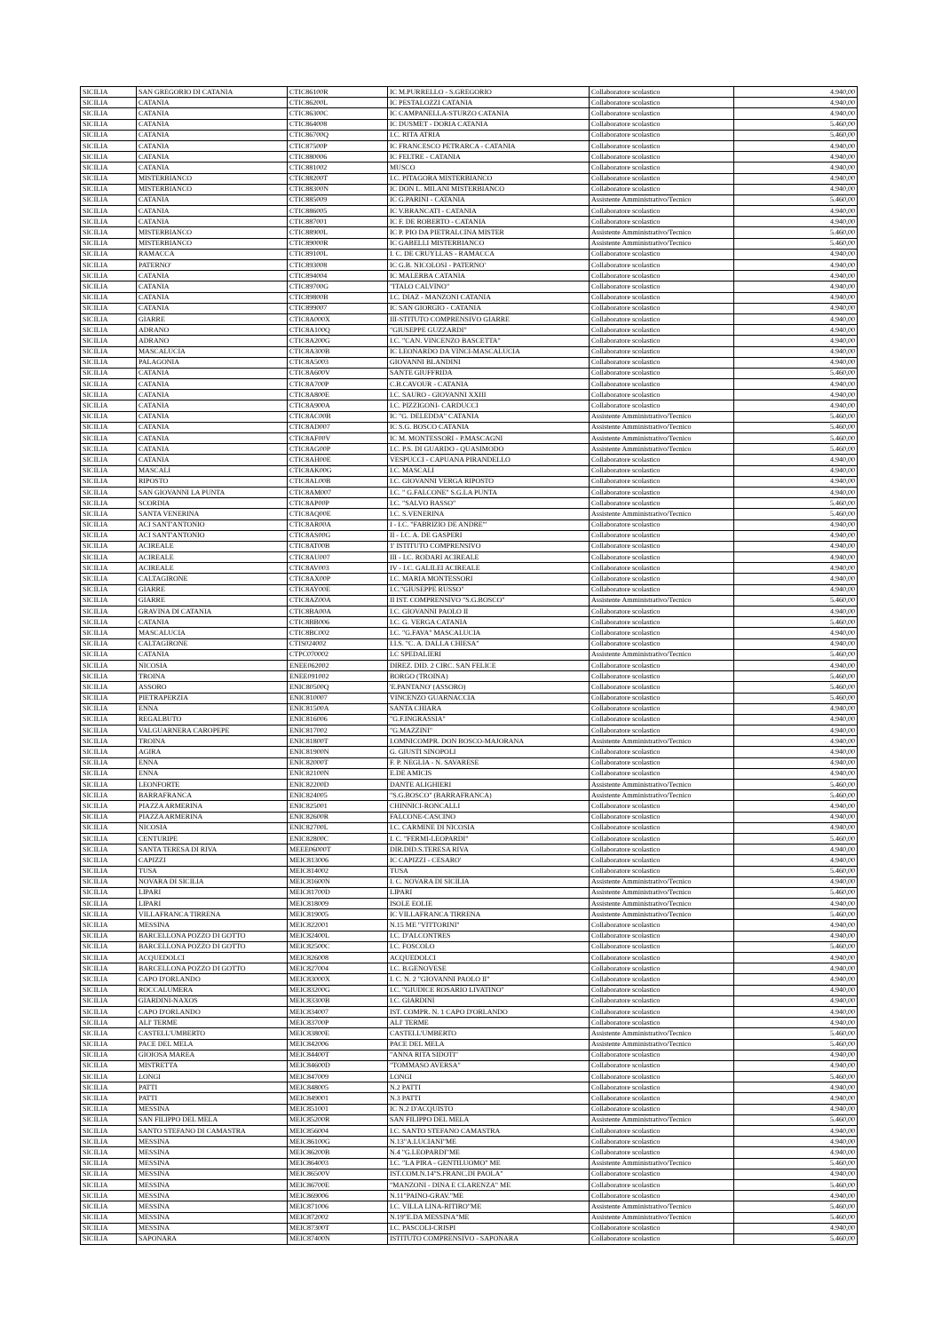| SICILIA | SAN GREGORIO DI CATANIA | CTIC86100R | IC M.PURRELLO - S.GREGORIO | Collaboratore scolastico | 4.940,00 |
| SICILIA | CATANIA | CTIC86200L | IC PESTALOZZI CATANIA | Collaboratore scolastico | 4.940,00 |
| SICILIA | CATANIA | CTIC86300C | IC CAMPANELLA-STURZO CATANIA | Collaboratore scolastico | 4.940,00 |
| SICILIA | CATANIA | CTIC864008 | IC DUSMET - DORIA CATANIA | Collaboratore scolastico | 5.460,00 |
| SICILIA | CATANIA | CTIC86700Q | I.C. RITA ATRIA | Collaboratore scolastico | 5.460,00 |
| SICILIA | CATANIA | CTIC87500P | IC FRANCESCO PETRARCA - CATANIA | Collaboratore scolastico | 4.940,00 |
| SICILIA | CATANIA | CTIC880006 | IC FELTRE - CATANIA | Collaboratore scolastico | 4.940,00 |
| SICILIA | CATANIA | CTIC881002 | MUSCO | Collaboratore scolastico | 4.940,00 |
| SICILIA | MISTERBIANCO | CTIC88200T | I.C. PITAGORA MISTERBIANCO | Collaboratore scolastico | 4.940,00 |
| SICILIA | MISTERBIANCO | CTIC88300N | IC DON L. MILANI MISTERBIANCO | Collaboratore scolastico | 4.940,00 |
| SICILIA | CATANIA | CTIC885009 | IC G.PARINI - CATANIA | Assistente Amministrativo/Tecnico | 5.460,00 |
| SICILIA | CATANIA | CTIC886005 | IC V.BRANCATI - CATANIA | Collaboratore scolastico | 4.940,00 |
| SICILIA | CATANIA | CTIC887001 | IC F. DE ROBERTO - CATANIA | Collaboratore scolastico | 4.940,00 |
| SICILIA | MISTERBIANCO | CTIC88900L | IC P. PIO DA PIETRALCINA MISTER | Assistente Amministrativo/Tecnico | 5.460,00 |
| SICILIA | MISTERBIANCO | CTIC89000R | IC GABELLI MISTERBIANCO | Assistente Amministrativo/Tecnico | 5.460,00 |
| SICILIA | RAMACCA | CTIC89100L | I. C. DE CRUYLLAS - RAMACCA | Collaboratore scolastico | 4.940,00 |
| SICILIA | PATERNO' | CTIC893008 | IC G.B. NICOLOSI - PATERNO' | Collaboratore scolastico | 4.940,00 |
| SICILIA | CATANIA | CTIC894004 | IC MALERBA CATANIA | Collaboratore scolastico | 4.940,00 |
| SICILIA | CATANIA | CTIC89700G | "ITALO CALVINO" | Collaboratore scolastico | 4.940,00 |
| SICILIA | CATANIA | CTIC89800B | I.C. DIAZ - MANZONI CATANIA | Collaboratore scolastico | 4.940,00 |
| SICILIA | CATANIA | CTIC899007 | IC SAN GIORGIO - CATANIA | Collaboratore scolastico | 4.940,00 |
| SICILIA | GIARRE | CTIC8A000X | III-STITUTO COMPRENSIVO GIARRE | Collaboratore scolastico | 4.940,00 |
| SICILIA | ADRANO | CTIC8A100Q | "GIUSEPPE GUZZARDI" | Collaboratore scolastico | 4.940,00 |
| SICILIA | ADRANO | CTIC8A200G | I.C. "CAN. VINCENZO BASCETTA" | Collaboratore scolastico | 4.940,00 |
| SICILIA | MASCALUCIA | CTIC8A300B | IC LEONARDO DA VINCI-MASCALUCIA | Collaboratore scolastico | 4.940,00 |
| SICILIA | PALAGONIA | CTIC8A5003 | GIOVANNI BLANDINI | Collaboratore scolastico | 4.940,00 |
| SICILIA | CATANIA | CTIC8A600V | SANTE GIUFFRIDA | Collaboratore scolastico | 5.460,00 |
| SICILIA | CATANIA | CTIC8A700P | C.B.CAVOUR - CATANIA | Collaboratore scolastico | 4.940,00 |
| SICILIA | CATANIA | CTIC8A800E | I.C. SAURO - GIOVANNI XXIII | Collaboratore scolastico | 4.940,00 |
| SICILIA | CATANIA | CTIC8A900A | I.C. PIZZIGONI- CARDUCCI | Collaboratore scolastico | 4.940,00 |
| SICILIA | CATANIA | CTIC8AC00B | IC "G. DELEDDA" CATANIA | Assistente Amministrativo/Tecnico | 5.460,00 |
| SICILIA | CATANIA | CTIC8AD007 | IC S.G. BOSCO CATANIA | Assistente Amministrativo/Tecnico | 5.460,00 |
| SICILIA | CATANIA | CTIC8AF00V | IC M. MONTESSORI - P.MASCAGNI | Assistente Amministrativo/Tecnico | 5.460,00 |
| SICILIA | CATANIA | CTIC8AG00P | I.C. P.S. DI GUARDO - QUASIMODO | Assistente Amministrativo/Tecnico | 5.460,00 |
| SICILIA | CATANIA | CTIC8AH00E | VESPUCCI - CAPUANA PIRANDELLO | Collaboratore scolastico | 4.940,00 |
| SICILIA | MASCALI | CTIC8AK00G | I.C. MASCALI | Collaboratore scolastico | 4.940,00 |
| SICILIA | RIPOSTO | CTIC8AL00B | I.C. GIOVANNI VERGA RIPOSTO | Collaboratore scolastico | 4.940,00 |
| SICILIA | SAN GIOVANNI LA PUNTA | CTIC8AM007 | I.C. " G.FALCONE" S.G.LA PUNTA | Collaboratore scolastico | 4.940,00 |
| SICILIA | SCORDIA | CTIC8AP00P | I.C. "SALVO BASSO" | Collaboratore scolastico | 5.460,00 |
| SICILIA | SANTA VENERINA | CTIC8AQ00E | I.C. S.VENERINA | Assistente Amministrativo/Tecnico | 5.460,00 |
| SICILIA | ACI SANT'ANTONIO | CTIC8AR00A | I - I.C. "FABRIZIO DE ANDRE'" | Collaboratore scolastico | 4.940,00 |
| SICILIA | ACI SANT'ANTONIO | CTIC8AS00G | II - I.C. A. DE GASPERI | Collaboratore scolastico | 4.940,00 |
| SICILIA | ACIREALE | CTIC8AT00B | 1' ISTITUTO COMPRENSIVO | Collaboratore scolastico | 4.940,00 |
| SICILIA | ACIREALE | CTIC8AU007 | III - I.C. RODARI ACIREALE | Collaboratore scolastico | 4.940,00 |
| SICILIA | ACIREALE | CTIC8AV003 | IV - I.C. GALILEI ACIREALE | Collaboratore scolastico | 4.940,00 |
| SICILIA | CALTAGIRONE | CTIC8AX00P | I.C. MARIA MONTESSORI | Collaboratore scolastico | 4.940,00 |
| SICILIA | GIARRE | CTIC8AY00E | I.C."GIUSEPPE RUSSO" | Collaboratore scolastico | 4.940,00 |
| SICILIA | GIARRE | CTIC8AZ00A | II IST. COMPRENSIVO "S.G.BOSCO" | Assistente Amministrativo/Tecnico | 5.460,00 |
| SICILIA | GRAVINA DI CATANIA | CTIC8BA00A | I.C. GIOVANNI PAOLO II | Collaboratore scolastico | 4.940,00 |
| SICILIA | CATANIA | CTIC8BB006 | I.C. G. VERGA CATANIA | Collaboratore scolastico | 5.460,00 |
| SICILIA | MASCALUCIA | CTIC8BC002 | I.C. "G.FAVA" MASCALUCIA | Collaboratore scolastico | 4.940,00 |
| SICILIA | CALTAGIRONE | CTIS024002 | I.I.S. "C. A. DALLA CHIESA" | Collaboratore scolastico | 4.940,00 |
| SICILIA | CATANIA | CTPC070002 | LC SPEDALIERI | Assistente Amministrativo/Tecnico | 5.460,00 |
| SICILIA | NICOSIA | ENEE062002 | DIREZ. DID. 2 CIRC. SAN FELICE | Collaboratore scolastico | 4.940,00 |
| SICILIA | TROINA | ENEE091002 | BORGO (TROINA) | Collaboratore scolastico | 5.460,00 |
| SICILIA | ASSORO | ENIC80500Q | 'E.PANTANO' (ASSORO) | Collaboratore scolastico | 5.460,00 |
| SICILIA | PIETRAPERZIA | ENIC810007 | VINCENZO GUARNACCIA | Collaboratore scolastico | 5.460,00 |
| SICILIA | ENNA | ENIC81500A | SANTA CHIARA | Collaboratore scolastico | 4.940,00 |
| SICILIA | REGALBUTO | ENIC816006 | "G.F.INGRASSIA" | Collaboratore scolastico | 4.940,00 |
| SICILIA | VALGUARNERA CAROPEPE | ENIC817002 | "G.MAZZINI" | Collaboratore scolastico | 4.940,00 |
| SICILIA | TROINA | ENIC81800T | I.OMNICOMPR. DON BOSCO-MAJORANA | Assistente Amministrativo/Tecnico | 4.940,00 |
| SICILIA | AGIRA | ENIC81900N | G. GIUSTI SINOPOLI | Collaboratore scolastico | 4.940,00 |
| SICILIA | ENNA | ENIC82000T | F. P. NEGLIA - N. SAVARESE | Collaboratore scolastico | 4.940,00 |
| SICILIA | ENNA | ENIC82100N | E.DE AMICIS | Collaboratore scolastico | 4.940,00 |
| SICILIA | LEONFORTE | ENIC82200D | DANTE ALIGHIERI | Assistente Amministrativo/Tecnico | 5.460,00 |
| SICILIA | BARRAFRANCA | ENIC824005 | "S.G.BOSCO" (BARRAFRANCA) | Assistente Amministrativo/Tecnico | 5.460,00 |
| SICILIA | PIAZZA ARMERINA | ENIC825001 | CHINNICI-RONCALLI | Collaboratore scolastico | 4.940,00 |
| SICILIA | PIAZZA ARMERINA | ENIC82600R | FALCONE-CASCINO | Collaboratore scolastico | 4.940,00 |
| SICILIA | NICOSIA | ENIC82700L | I.C. CARMINE DI NICOSIA | Collaboratore scolastico | 4.940,00 |
| SICILIA | CENTURIPE | ENIC82800C | I. C. "FERMI-LEOPARDI" | Collaboratore scolastico | 5.460,00 |
| SICILIA | SANTA TERESA DI RIVA | MEEE06000T | DIR.DID.S.TERESA RIVA | Collaboratore scolastico | 4.940,00 |
| SICILIA | CAPIZZI | MEIC813006 | IC CAPIZZI - CESARO' | Collaboratore scolastico | 4.940,00 |
| SICILIA | TUSA | MEIC814002 | TUSA | Collaboratore scolastico | 5.460,00 |
| SICILIA | NOVARA DI SICILIA | MEIC81600N | I. C. NOVARA DI SICILIA | Assistente Amministrativo/Tecnico | 4.940,00 |
| SICILIA | LIPARI | MEIC81700D | LIPARI | Assistente Amministrativo/Tecnico | 5.460,00 |
| SICILIA | LIPARI | MEIC818009 | ISOLE EOLIE | Assistente Amministrativo/Tecnico | 4.940,00 |
| SICILIA | VILLAFRANCA TIRRENA | MEIC819005 | IC VILLAFRANCA TIRRENA | Assistente Amministrativo/Tecnico | 5.460,00 |
| SICILIA | MESSINA | MEIC822001 | N.15 ME "VITTORINI" | Collaboratore scolastico | 4.940,00 |
| SICILIA | BARCELLONA POZZO DI GOTTO | MEIC82400L | I.C. D'ALCONTRES | Collaboratore scolastico | 4.940,00 |
| SICILIA | BARCELLONA POZZO DI GOTTO | MEIC82500C | I.C. FOSCOLO | Collaboratore scolastico | 5.460,00 |
| SICILIA | ACQUEDOLCI | MEIC826008 | ACQUEDOLCI | Collaboratore scolastico | 4.940,00 |
| SICILIA | BARCELLONA POZZO DI GOTTO | MEIC827004 | I.C. B.GENOVESE | Collaboratore scolastico | 4.940,00 |
| SICILIA | CAPO D'ORLANDO | MEIC83000X | I. C. N. 2 "GIOVANNI PAOLO II" | Collaboratore scolastico | 4.940,00 |
| SICILIA | ROCCALUMERA | MEIC83200G | I.C. "GIUDICE ROSARIO LIVATINO" | Collaboratore scolastico | 4.940,00 |
| SICILIA | GIARDINI-NAXOS | MEIC83300B | I.C. GIARDINI | Collaboratore scolastico | 4.940,00 |
| SICILIA | CAPO D'ORLANDO | MEIC834007 | IST. COMPR. N. 1 CAPO D'ORLANDO | Collaboratore scolastico | 4.940,00 |
| SICILIA | ALI' TERME | MEIC83700P | ALI' TERME | Collaboratore scolastico | 4.940,00 |
| SICILIA | CASTELL'UMBERTO | MEIC83800E | CASTELL'UMBERTO | Assistente Amministrativo/Tecnico | 5.460,00 |
| SICILIA | PACE DEL MELA | MEIC842006 | PACE DEL MELA | Assistente Amministrativo/Tecnico | 5.460,00 |
| SICILIA | GIOIOSA MAREA | MEIC84400T | "ANNA RITA SIDOTI" | Collaboratore scolastico | 4.940,00 |
| SICILIA | MISTRETTA | MEIC84600D | "TOMMASO AVERSA" | Collaboratore scolastico | 4.940,00 |
| SICILIA | LONGI | MEIC847009 | LONGI | Collaboratore scolastico | 5.460,00 |
| SICILIA | PATTI | MEIC848005 | N.2 PATTI | Collaboratore scolastico | 4.940,00 |
| SICILIA | PATTI | MEIC849001 | N.3 PATTI | Collaboratore scolastico | 4.940,00 |
| SICILIA | MESSINA | MEIC851001 | IC N.2 D'ACQUISTO | Collaboratore scolastico | 4.940,00 |
| SICILIA | SAN FILIPPO DEL MELA | MEIC85200R | SAN FILIPPO DEL MELA | Assistente Amministrativo/Tecnico | 5.460,00 |
| SICILIA | SANTO STEFANO DI CAMASTRA | MEIC856004 | I.C. SANTO STEFANO CAMASTRA | Collaboratore scolastico | 4.940,00 |
| SICILIA | MESSINA | MEIC86100G | N.13"A.LUCIANI"ME | Collaboratore scolastico | 4.940,00 |
| SICILIA | MESSINA | MEIC86200B | N.4 "G.LEOPARDI"ME | Collaboratore scolastico | 4.940,00 |
| SICILIA | MESSINA | MEIC864003 | I.C. "LA PIRA - GENTILUOMO" ME | Assistente Amministrativo/Tecnico | 5.460,00 |
| SICILIA | MESSINA | MEIC86500V | IST.COM.N.14"S.FRANC.DI PAOLA" | Collaboratore scolastico | 4.940,00 |
| SICILIA | MESSINA | MEIC86700E | "MANZONI - DINA E CLARENZA" ME | Collaboratore scolastico | 5.460,00 |
| SICILIA | MESSINA | MEIC869006 | N.11"PAINO-GRAV."ME | Collaboratore scolastico | 4.940,00 |
| SICILIA | MESSINA | MEIC871006 | I.C. VILLA LINA-RITIRO"ME | Assistente Amministrativo/Tecnico | 5.460,00 |
| SICILIA | MESSINA | MEIC872002 | N.19"E.DA MESSINA"ME | Assistente Amministrativo/Tecnico | 5.460,00 |
| SICILIA | MESSINA | MEIC87300T | I.C. PASCOLI-CRISPI | Collaboratore scolastico | 4.940,00 |
| SICILIA | SAPONARA | MEIC87400N | ISTITUTO COMPRENSIVO - SAPONARA | Collaboratore scolastico | 5.460,00 |